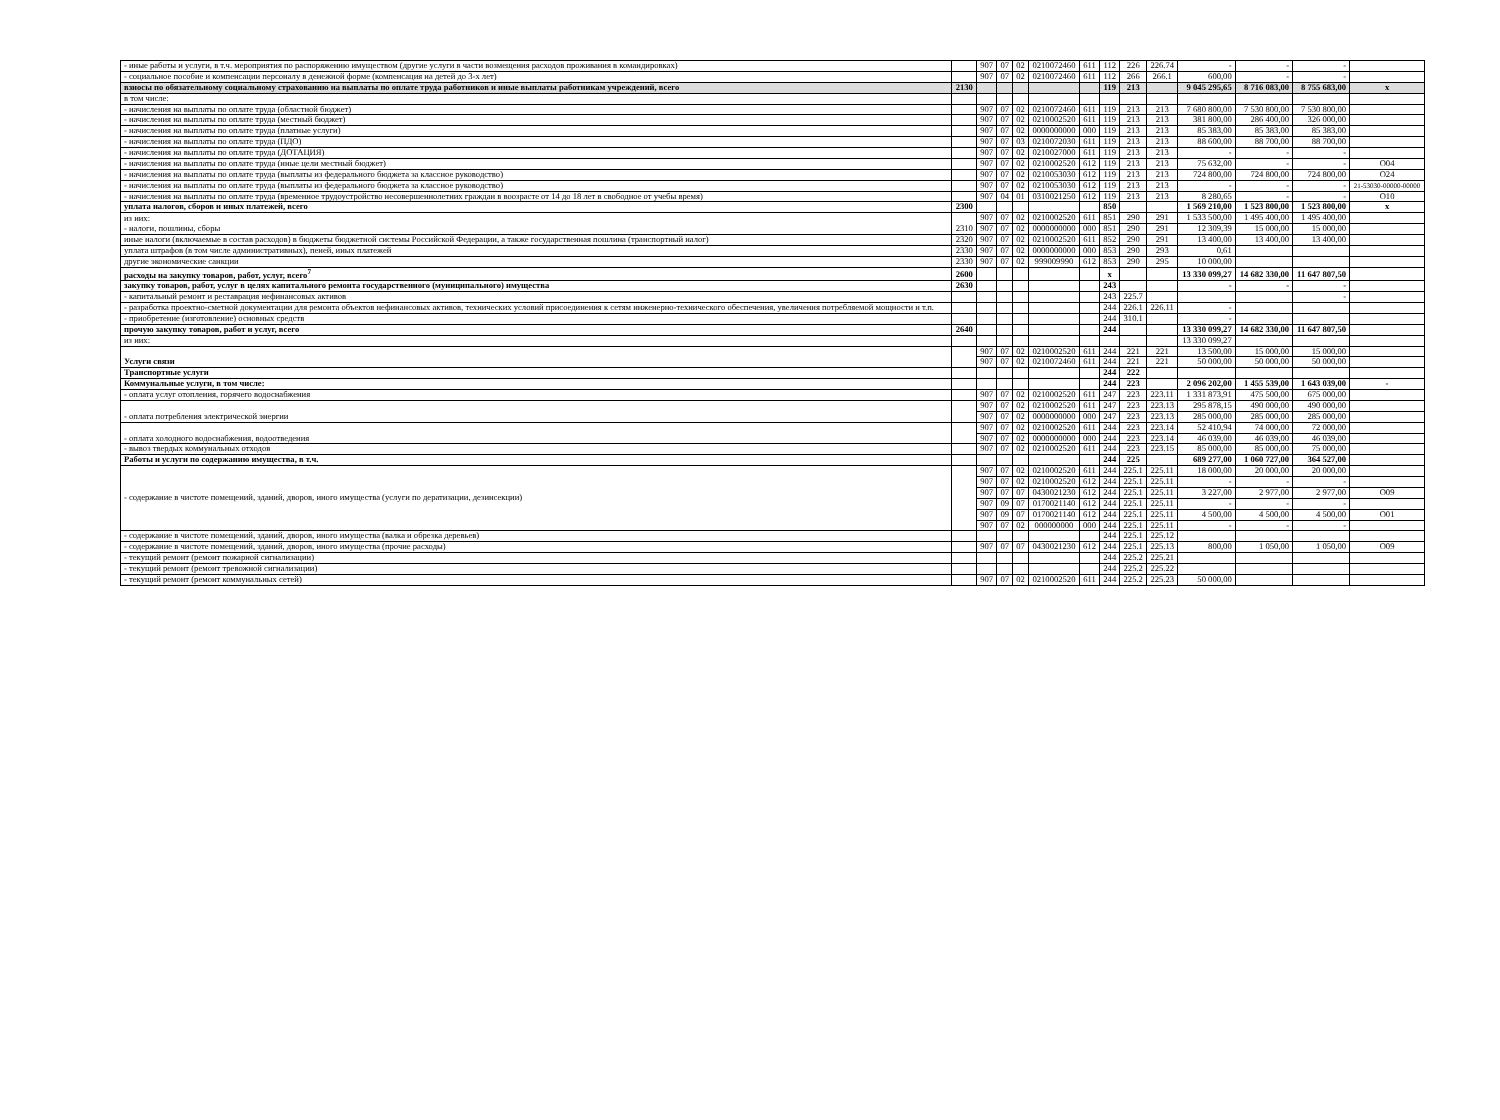| - иные работы и услуги, в т.ч. мероприятия по распоряжению имуществом (другие услуги в части возмещения расходов проживания в командировках) | | 907 | 07 | 02 | 0210072460 | 611 | 112 | 226 | 226.74 | - | - | - | |
| - социальное пособие и компенсации персоналу в денежной форме (компенсация на детей до 3-х лет) | | 907 | 07 | 02 | 0210072460 | 611 | 112 | 266 | 266.1 | 600,00 | - | - | |
| взносы по обязательному социальному страхованию на выплаты по оплате труда работников и иные выплаты работникам учреждений, всего | 2130 | | | | | | 119 | 213 | | 9 045 295,65 | 8 716 083,00 | 8 755 683,00 | x |
| в том числе: | | | | | | | | | | | | | |
| - начисления на выплаты по оплате труда (областной бюджет) | | 907 | 07 | 02 | 0210072460 | 611 | 119 | 213 | 213 | 7 680 800,00 | 7 530 800,00 | 7 530 800,00 | |
| - начисления на выплаты по оплате труда (местный бюджет) | | 907 | 07 | 02 | 0210002520 | 611 | 119 | 213 | 213 | 381 800,00 | 286 400,00 | 326 000,00 | |
| - начисления на выплаты по оплате труда (платные услуги) | | 907 | 07 | 02 | 0000000000 | 000 | 119 | 213 | 213 | 85 383,00 | 85 383,00 | 85 383,00 | |
| - начисления на выплаты по оплате труда (ПДО) | | 907 | 07 | 03 | 0210072030 | 611 | 119 | 213 | 213 | 88 600,00 | 88 700,00 | 88 700,00 | |
| - начисления на выплаты по оплате труда (ДОТАЦИЯ) | | 907 | 07 | 02 | 0210027000 | 611 | 119 | 213 | 213 | - | - | - | |
| - начисления на выплаты по оплате труда (иные цели местный бюджет) | | 907 | 07 | 02 | 0210002520 | 612 | 119 | 213 | 213 | 75 632,00 | - | - | O04 |
| - начисления на выплаты по оплате труда (выплаты из федерального бюджета за классное руководство) | | 907 | 07 | 02 | 0210053030 | 612 | 119 | 213 | 213 | 724 800,00 | 724 800,00 | 724 800,00 | O24 |
| - начисления на выплаты по оплате труда (выплаты из федерального бюджета за классное руководство) | | 907 | 07 | 02 | 0210053030 | 612 | 119 | 213 | 213 | - | - | - | 21-53030-00000-00000 |
| - начисления на выплаты по оплате труда (временное трудоустройство несовершеннолетних граждан в воозрасте от 14 до 18 лет в свободное от учебы время) | | 907 | 04 | 01 | 0310021250 | 612 | 119 | 213 | 213 | 8 280,65 | - | - | O10 |
| уплата налогов, сборов и иных платежей, всего | 2300 | | | | | | 850 | | | 1 569 210,00 | 1 523 800,00 | 1 523 800,00 | x |
| из них: - налоги, пошлины, сборы | 2310 | 907 | 07 | 02 | 0210002520 | 611 | 851 | 290 | 291 | 1 533 500,00 | 1 495 400,00 | 1 495 400,00 | |
| | | 907 | 07 | 02 | 0000000000 | 000 | 851 | 290 | 291 | 12 309,39 | 15 000,00 | 15 000,00 | |
| иные налоги (включаемые в состав расходов) в бюджеты бюджетной системы Российской Федерации, а также государственная пошлина (транспортный налог) | 2320 | 907 | 07 | 02 | 0210002520 | 611 | 852 | 290 | 291 | 13 400,00 | 13 400,00 | 13 400,00 | |
| уплата штрафов (в том числе административных), пеней, иных платежей | 2330 | 907 | 07 | 02 | 0000000000 | 000 | 853 | 290 | 293 | 0,61 | | | |
| другие экономические санкции | 2330 | 907 | 07 | 02 | 999009990 | 612 | 853 | 290 | 295 | 10 000,00 | | | |
| расходы на закупку товаров, работ, услуг, всего<sup>7</sup> | 2600 | | | | | | x | | | 13 330 099,27 | 14 682 330,00 | 11 647 807,50 | |
| закупку товаров, работ, услуг в целях капитального ремонта государственного (муниципального) имущества | 2630 | | | | | | 243 | | | - | - | - | |
| - капитальный ремонт и реставрация нефинансовых активов | | | | | | | 243 | 225.7 | | | | - | |
| - разработка проектно-сметной документации для ремонта объектов нефинансовых активов, технических условий присоединения к сетям инженерно-технического обеспечения, увеличения потребляемой мощности и т.п. | | | | | | | 244 | 226.1 | 226.11 | - | | | |
| - приобретение (изготовление) основных средств | | | | | | | 244 | 310.1 | | - | | | |
| прочую закупку товаров, работ и услуг, всего | 2640 | | | | | | 244 | | | 13 330 099,27 | 14 682 330,00 | 11 647 807,50 | |
| из них: | | | | | | | | | | 13 330 099,27 | | | |
| Услуги связи | | 907 | 07 | 02 | 0210002520 | 611 | 244 | 221 | 221 | 13 500,00 | 15 000,00 | 15 000,00 | |
| | | 907 | 07 | 02 | 0210072460 | 611 | 244 | 221 | 221 | 50 000,00 | 50 000,00 | 50 000,00 | |
| Транспортные услуги | | | | | | | 244 | 222 | | | | | |
| Коммунальные услуги, в том числе: | | | | | | | 244 | 223 | | 2 096 202,00 | 1 455 539,00 | 1 643 039,00 | - |
| - оплата услуг отопления, горячего водоснабжения | | 907 | 07 | 02 | 0210002520 | 611 | 247 | 223 | 223.11 | 1 331 873,91 | 475 500,00 | 675 000,00 | |
| - оплата потребления электрической энергии | | 907 | 07 | 02 | 0210002520 | 611 | 247 | 223 | 223.13 | 295 878,15 | 490 000,00 | 490 000,00 | |
| | | 907 | 07 | 02 | 0000000000 | 000 | 247 | 223 | 223.13 | 285 000,00 | 285 000,00 | 285 000,00 | |
| - оплата холодного водоснабжения, водоотведения | | 907 | 07 | 02 | 0210002520 | 611 | 244 | 223 | 223.14 | 52 410,94 | 74 000,00 | 72 000,00 | |
| | | 907 | 07 | 02 | 0000000000 | 000 | 244 | 223 | 223.14 | 46 039,00 | 46 039,00 | 46 039,00 | |
| - вывоз твердых коммунальных отходов | | 907 | 07 | 02 | 0210002520 | 611 | 244 | 223 | 223.15 | 85 000,00 | 85 000,00 | 75 000,00 | |
| Работы и услуги по содержанию имущества, в т.ч. | | | | | | | 244 | 225 | | 689 277,00 | 1 060 727,00 | 364 527,00 | |
| - содержание в чистоте помещений, зданий, дворов, иного имущества (услуги по дератизации, дезинсекции) | | 907 | 07 | 02 | 0210002520 | 611 | 244 | 225.1 | 225.11 | 18 000,00 | 20 000,00 | 20 000,00 | |
| | | 907 | 07 | 02 | 0210002520 | 612 | 244 | 225.1 | 225.11 | - | - | - | |
| | | 907 | 07 | 07 | 0430021230 | 612 | 244 | 225.1 | 225.11 | 3 227,00 | 2 977,00 | 2 977,00 | O09 |
| | | 907 | 09 | 07 | 0170021140 | 612 | 244 | 225.1 | 225.11 | - | - | - | |
| | | 907 | 09 | 07 | 0170021140 | 612 | 244 | 225.1 | 225.11 | 4 500,00 | 4 500,00 | 4 500,00 | O01 |
| | | 907 | 07 | 02 | 000000000 | 000 | 244 | 225.1 | 225.11 | - | - | - | |
| - содержание в чистоте помещений, зданий, дворов, иного имущества (валка и обрезка деревьев) | | | | | | | 244 | 225.1 | 225.12 | | | | |
| - содержание в чистоте помещений, зданий, дворов, иного имущества (прочие расходы) | | 907 | 07 | 07 | 0430021230 | 612 | 244 | 225.1 | 225.13 | 800,00 | 1 050,00 | 1 050,00 | O09 |
| - текущий ремонт (ремонт пожарной сигнализации) | | | | | | | 244 | 225.2 | 225.21 | | | | |
| - текущий ремонт (ремонт тревожной сигнализации) | | | | | | | 244 | 225.2 | 225.22 | | | | |
| - текущий ремонт (ремонт коммунальных сетей) | | 907 | 07 | 02 | 0210002520 | 611 | 244 | 225.2 | 225.23 | 50 000,00 | | | |